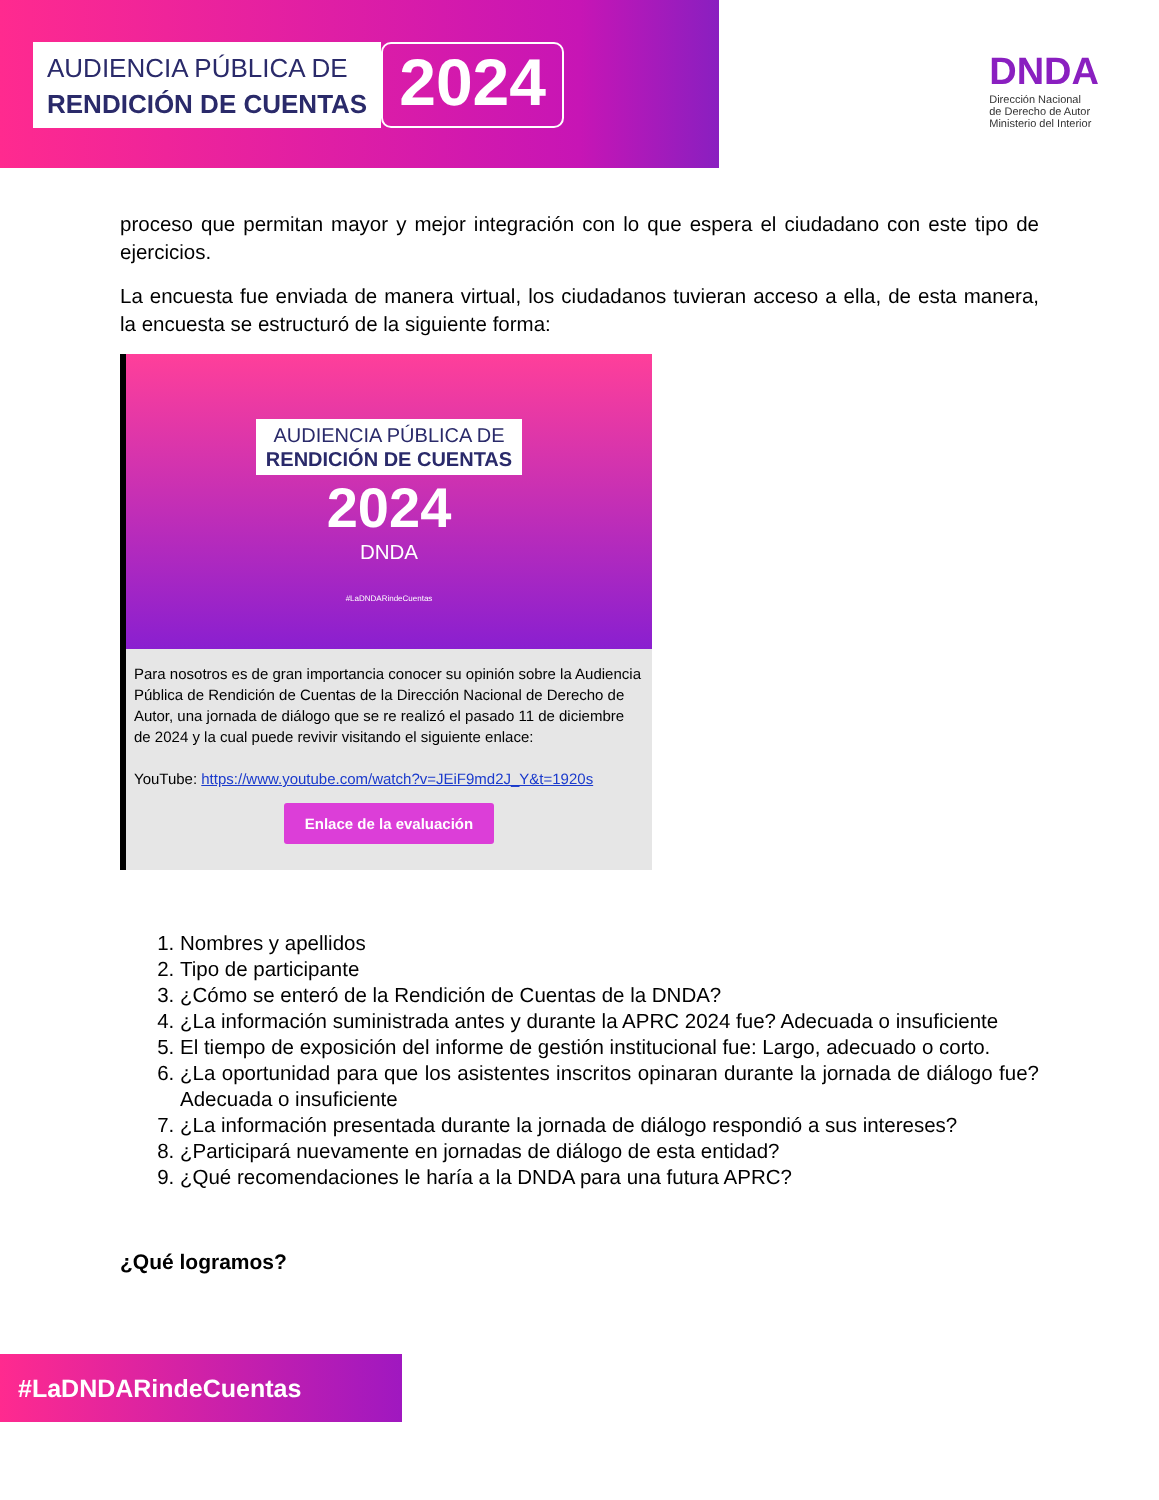AUDIENCIA PÚBLICA DE
RENDICIÓN DE CUENTAS
2024
DNDA
Dirección Nacional
de Derecho de Autor
Ministerio del Interior
proceso que permitan mayor y mejor integración con lo que espera el ciudadano con este tipo de ejercicios.
La encuesta fue enviada de manera virtual, los ciudadanos tuvieran acceso a ella, de esta manera, la encuesta se estructuró de la siguiente forma:
AUDIENCIA PÚBLICA DE
RENDICIÓN DE CUENTAS
2024
DNDA
#LaDNDARindeCuentas
Para nosotros es de gran importancia conocer su opinión sobre la Audiencia Pública de Rendición de Cuentas de la Dirección Nacional de Derecho de Autor, una jornada de diálogo que se re realizó el pasado 11 de diciembre de 2024 y la cual puede revivir visitando el siguiente enlace:
YouTube: https://www.youtube.com/watch?v=JEiF9md2J_Y&t=1920s
Enlace de la evaluación
1. Nombres y apellidos
2. Tipo de participante
3. ¿Cómo se enteró de la Rendición de Cuentas de la DNDA?
4. ¿La información suministrada antes y durante la APRC 2024 fue? Adecuada o insuficiente
5. El tiempo de exposición del informe de gestión institucional fue: Largo, adecuado o corto.
6. ¿La oportunidad para que los asistentes inscritos opinaran durante la jornada de diálogo fue? Adecuada o insuficiente
7. ¿La información presentada durante la jornada de diálogo respondió a sus intereses?
8. ¿Participará nuevamente en jornadas de diálogo de esta entidad?
9. ¿Qué recomendaciones le haría a la DNDA para una futura APRC?
¿Qué logramos?
#LaDNDARindeCuentas